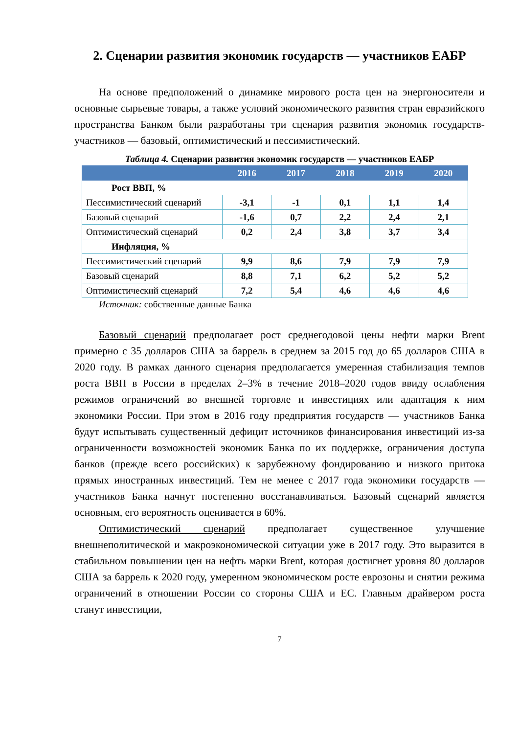2. Сценарии развития экономик государств — участников ЕАБР
На основе предположений о динамике мирового роста цен на энергоносители и основные сырьевые товары, а также условий экономического развития стран евразийского пространства Банком были разработаны три сценария развития экономик государств-участников — базовый, оптимистический и пессимистический.
Таблица 4. Сценарии развития экономик государств — участников ЕАБР
| | 2016 | 2017 | 2018 | 2019 | 2020 |
| --- | --- | --- | --- | --- | --- |
| Рост ВВП, % | | | | | |
| Пессимистический сценарий | -3,1 | -1 | 0,1 | 1,1 | 1,4 |
| Базовый сценарий | -1,6 | 0,7 | 2,2 | 2,4 | 2,1 |
| Оптимистический сценарий | 0,2 | 2,4 | 3,8 | 3,7 | 3,4 |
| Инфляция, % | | | | | |
| Пессимистический сценарий | 9,9 | 8,6 | 7,9 | 7,9 | 7,9 |
| Базовый сценарий | 8,8 | 7,1 | 6,2 | 5,2 | 5,2 |
| Оптимистический сценарий | 7,2 | 5,4 | 4,6 | 4,6 | 4,6 |
Источник: собственные данные Банка
Базовый сценарий предполагает рост среднегодовой цены нефти марки Brent примерно с 35 долларов США за баррель в среднем за 2015 год до 65 долларов США в 2020 году. В рамках данного сценария предполагается умеренная стабилизация темпов роста ВВП в России в пределах 2–3% в течение 2018–2020 годов ввиду ослабления режимов ограничений во внешней торговле и инвестициях или адаптация к ним экономики России. При этом в 2016 году предприятия государств — участников Банка будут испытывать существенный дефицит источников финансирования инвестиций из-за ограниченности возможностей экономик Банка по их поддержке, ограничения доступа банков (прежде всего российских) к зарубежному фондированию и низкого притока прямых иностранных инвестиций. Тем не менее с 2017 года экономики государств — участников Банка начнут постепенно восстанавливаться. Базовый сценарий является основным, его вероятность оценивается в 60%.
Оптимистический сценарий предполагает существенное улучшение внешнеполитической и макроэкономической ситуации уже в 2017 году. Это выразится в стабильном повышении цен на нефть марки Brent, которая достигнет уровня 80 долларов США за баррель к 2020 году, умеренном экономическом росте еврозоны и снятии режима ограничений в отношении России со стороны США и ЕС. Главным драйвером роста станут инвестиции,
7